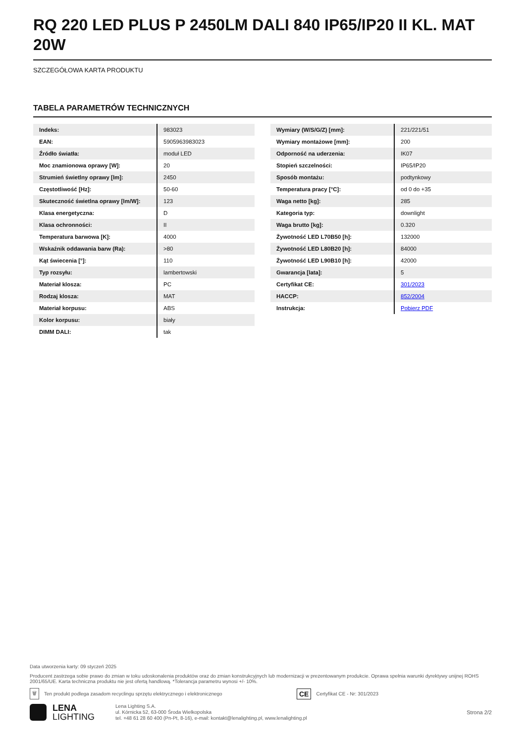RQ 220 LED PLUS P 2450LM DALI 840 IP65/IP20 II KL. MAT 20W
SZCZEGÓŁOWA KARTA PRODUKTU
TABELA PARAMETRÓW TECHNICZNYCH
| Indeks: | 983023 |
| EAN: | 5905963983023 |
| Źródło światła: | moduł LED |
| Moc znamionowa oprawy [W]: | 20 |
| Strumień świetlny oprawy [lm]: | 2450 |
| Częstotliwość [Hz]: | 50-60 |
| Skuteczność świetlna oprawy [lm/W]: | 123 |
| Klasa energetyczna: | D |
| Klasa ochronności: | II |
| Temperatura barwowa [K]: | 4000 |
| Wskaźnik oddawania barw (Ra): | >80 |
| Kąt świecenia [°]: | 110 |
| Typ rozsyłu: | lambertowski |
| Materiał klosza: | PC |
| Rodzaj klosza: | MAT |
| Materiał korpusu: | ABS |
| Kolor korpusu: | biały |
| DIMM DALI: | tak |
| Wymiary (W/S/G/Z) [mm]: | 221/221/51 |
| Wymiary montażowe [mm]: | 200 |
| Odporność na uderzenia: | IK07 |
| Stopień szczelności: | IP65/IP20 |
| Sposób montażu: | podtynkowy |
| Temperatura pracy [°C]: | od 0 do +35 |
| Waga netto [kg]: | 285 |
| Kategoria typ: | downlight |
| Waga brutto [kg]: | 0.320 |
| Żywotność LED L70B50 [h]: | 132000 |
| Żywotność LED L80B20 [h]: | 84000 |
| Żywotność LED L90B10 [h]: | 42000 |
| Gwarancja [lata]: | 5 |
| Certyfikat CE: | 301/2023 |
| HACCP: | 852/2004 |
| Instrukcja: | Pobierz PDF |
Data utworzenia karty: 09 styczeń 2025
Producent zastrzega sobie prawo do zmian w toku udoskonalenia produktów oraz do zmian konstrukcyjnych lub modernizacji w prezentowanym produkcie. Oprawa spełnia warunki dyrektywy unijnej ROHS 2001/65/UE. Karta techniczna produktu nie jest ofertą handlową. *Tolerancja parametru wynosi +/- 10%.
🗑 Ten produkt podlega zasadom recyclingu sprzętu elektrycznego i elektronicznego CE Certyfikat CE - Nr: 301/2023
LENA
LIGHTING
Lena Lighting S.A.
ul. Kórnicka 52, 63-000 Środa Wielkopolska
tel. +48 61 28 60 400 (Pn-Pt, 8-16), e-mail: kontakt@lenalighting.pl, www.lenalighting.pl
Strona 2/2